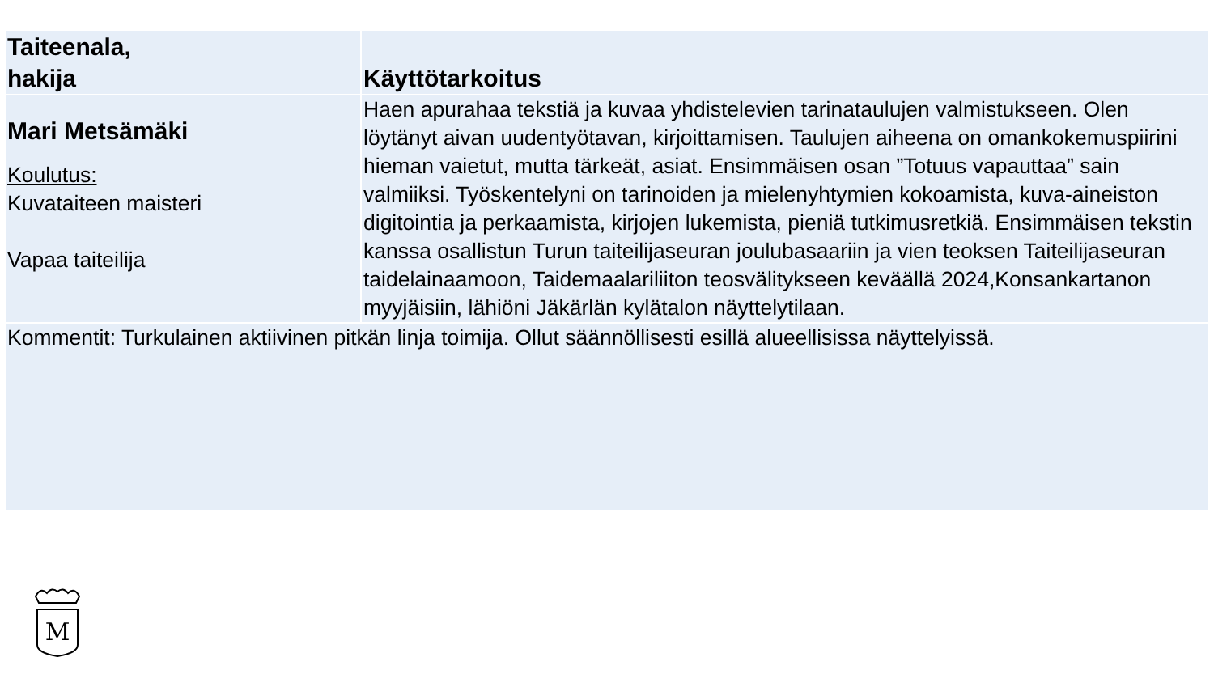| Taiteenala, hakija | Käyttötarkoitus |
| --- | --- |
| Mari Metsämäki Koulutus: Kuvataiteen maisteri Vapaa taiteilija | Haen apurahaa tekstiä ja kuvaa yhdistelevien tarinataulujen valmistukseen. Olen löytänyt aivan uudentyötavan, kirjoittamisen. Taulujen aiheena on omankokemuspiirini hieman vaietut, mutta tärkeät, asiat. Ensimmäisen osan ”Totuus vapauttaa” sain valmiiksi. Työskentelyni on tarinoiden ja mielenyhtymien kokoamista, kuva-aineiston digitointia ja perkaamista, kirjojen lukemista, pieniä tutkimusretkiä. Ensimmäisen tekstin kanssa osallistun Turun taiteilijaseuran joulubasaariin ja vien teoksen Taiteilijaseuran taidelainaamoon, Taidemaalariliiton teosvälitykseen keväällä 2024,Konsankartanon myyjäisiin, lähiöni Jäkärlän kylätalon näyttelytilaan. |
| Kommentit: Turkulainen aktiivinen pitkän linja toimija. Ollut säännöllisesti esillä alueellisissa näyttelyissä. | |
M